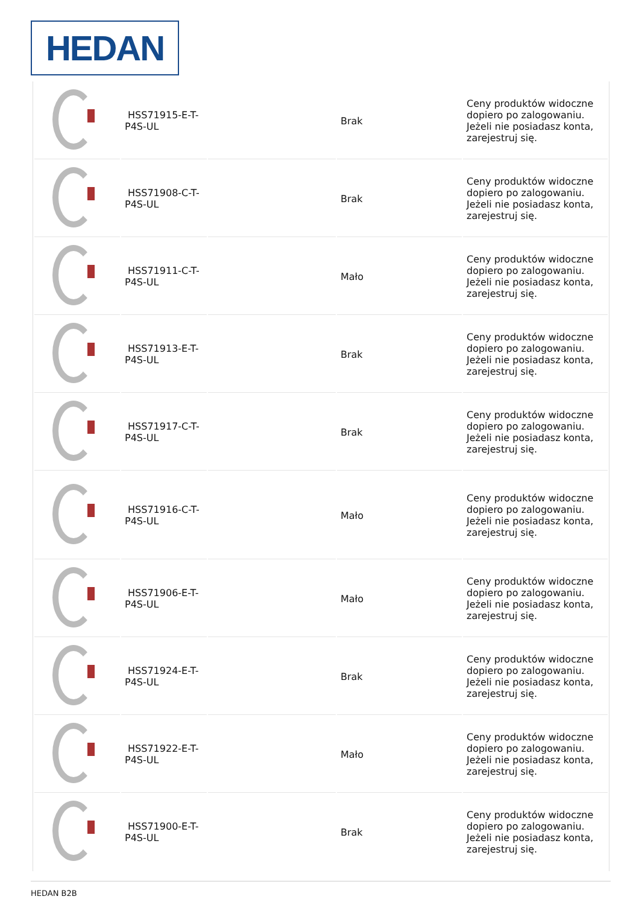HEDAN
| | HSS71915-E-T-P4S-UL | | Brak | Ceny produktów widoczne dopiero po zalogowaniu. Jeżeli nie posiadasz konta, zarejestruj się. |
| | HSS71908-C-T-P4S-UL | | Brak | Ceny produktów widoczne dopiero po zalogowaniu. Jeżeli nie posiadasz konta, zarejestruj się. |
| | HSS71911-C-T-P4S-UL | | Mało | Ceny produktów widoczne dopiero po zalogowaniu. Jeżeli nie posiadasz konta, zarejestruj się. |
| | HSS71913-E-T-P4S-UL | | Brak | Ceny produktów widoczne dopiero po zalogowaniu. Jeżeli nie posiadasz konta, zarejestruj się. |
| | HSS71917-C-T-P4S-UL | | Brak | Ceny produktów widoczne dopiero po zalogowaniu. Jeżeli nie posiadasz konta, zarejestruj się. |
| | HSS71916-C-T-P4S-UL | | Mało | Ceny produktów widoczne dopiero po zalogowaniu. Jeżeli nie posiadasz konta, zarejestruj się. |
| | HSS71906-E-T-P4S-UL | | Mało | Ceny produktów widoczne dopiero po zalogowaniu. Jeżeli nie posiadasz konta, zarejestruj się. |
| | HSS71924-E-T-P4S-UL | | Brak | Ceny produktów widoczne dopiero po zalogowaniu. Jeżeli nie posiadasz konta, zarejestruj się. |
| | HSS71922-E-T-P4S-UL | | Mało | Ceny produktów widoczne dopiero po zalogowaniu. Jeżeli nie posiadasz konta, zarejestruj się. |
| | HSS71900-E-T-P4S-UL | | Brak | Ceny produktów widoczne dopiero po zalogowaniu. Jeżeli nie posiadasz konta, zarejestruj się. |
HEDAN B2B